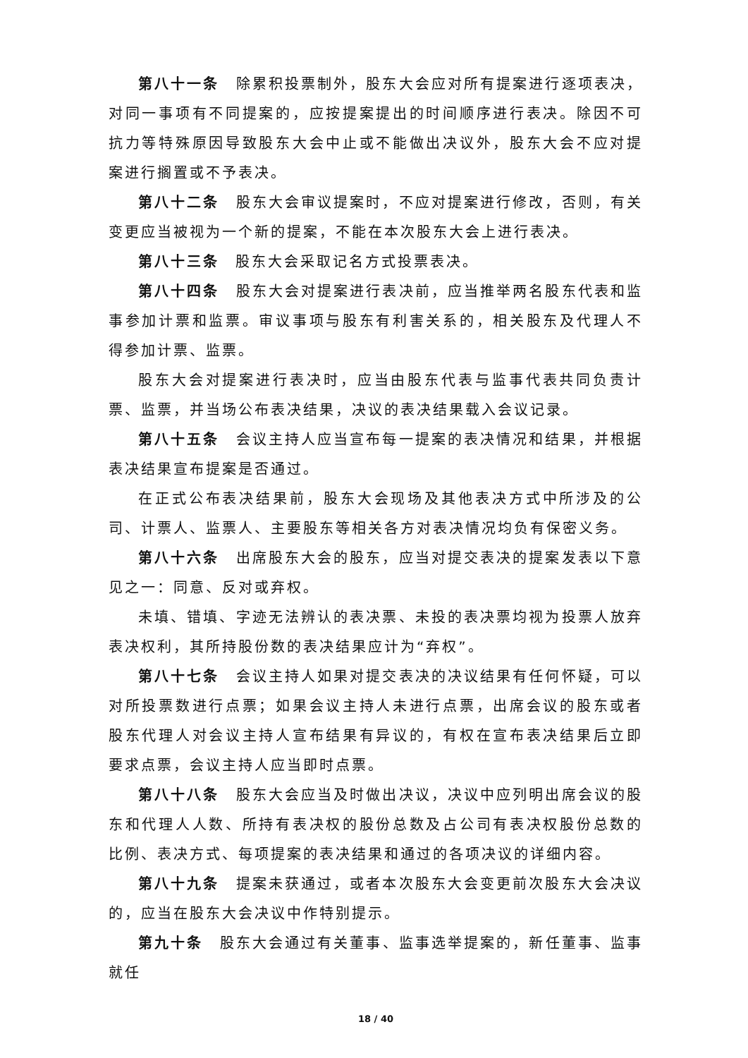第八十一条　除累积投票制外，股东大会应对所有提案进行逐项表决，对同一事项有不同提案的，应按提案提出的时间顺序进行表决。除因不可抗力等特殊原因导致股东大会中止或不能做出决议外，股东大会不应对提案进行搁置或不予表决。
第八十二条　股东大会审议提案时，不应对提案进行修改，否则，有关变更应当被视为一个新的提案，不能在本次股东大会上进行表决。
第八十三条　股东大会采取记名方式投票表决。
第八十四条　股东大会对提案进行表决前，应当推举两名股东代表和监事参加计票和监票。审议事项与股东有利害关系的，相关股东及代理人不得参加计票、监票。
股东大会对提案进行表决时，应当由股东代表与监事代表共同负责计票、监票，并当场公布表决结果，决议的表决结果载入会议记录。
第八十五条　会议主持人应当宣布每一提案的表决情况和结果，并根据表决结果宣布提案是否通过。
在正式公布表决结果前，股东大会现场及其他表决方式中所涉及的公司、计票人、监票人、主要股东等相关各方对表决情况均负有保密义务。
第八十六条　出席股东大会的股东，应当对提交表决的提案发表以下意见之一：同意、反对或弃权。
未填、错填、字迹无法辨认的表决票、未投的表决票均视为投票人放弃表决权利，其所持股份数的表决结果应计为“弃权”。
第八十七条　会议主持人如果对提交表决的决议结果有任何怀疑，可以对所投票数进行点票；如果会议主持人未进行点票，出席会议的股东或者股东代理人对会议主持人宣布结果有异议的，有权在宣布表决结果后立即要求点票，会议主持人应当即时点票。
第八十八条　股东大会应当及时做出决议，决议中应列明出席会议的股东和代理人人数、所持有表决权的股份总数及占公司有表决权股份总数的比例、表决方式、每项提案的表决结果和通过的各项决议的详细内容。
第八十九条　提案未获通过，或者本次股东大会变更前次股东大会决议的，应当在股东大会决议中作特别提示。
第九十条　股东大会通过有关董事、监事选举提案的，新任董事、监事就任
18 / 40